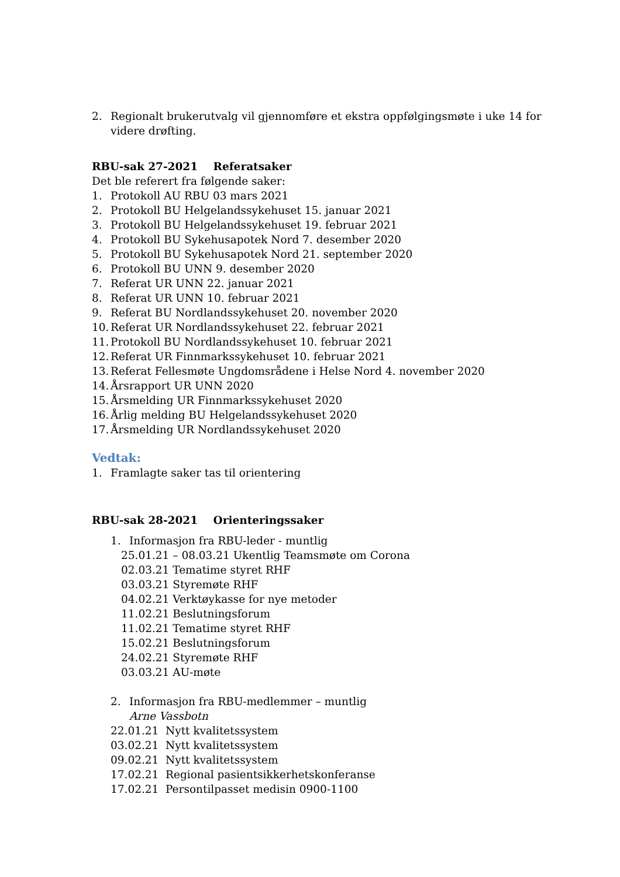2. Regionalt brukerutvalg vil gjennomføre et ekstra oppfølgingsmøte i uke 14 for videre drøfting.
RBU-sak 27-2021 Referatsaker
Det ble referert fra følgende saker:
1. Protokoll AU RBU 03 mars 2021
2. Protokoll BU Helgelandssykehuset 15. januar 2021
3. Protokoll BU Helgelandssykehuset 19. februar 2021
4. Protokoll BU Sykehusapotek Nord 7. desember 2020
5. Protokoll BU Sykehusapotek Nord 21. september 2020
6. Protokoll BU UNN 9. desember 2020
7. Referat UR UNN 22. januar 2021
8. Referat UR UNN 10. februar 2021
9. Referat BU Nordlandssykehuset 20. november 2020
10. Referat UR Nordlandssykehuset 22. februar 2021
11. Protokoll BU Nordlandssykehuset 10. februar 2021
12. Referat UR Finnmarkssykehuset 10. februar 2021
13. Referat Fellesmøte Ungdomsrådene i Helse Nord 4. november 2020
14. Årsrapport UR UNN 2020
15. Årsmelding UR Finnmarkssykehuset 2020
16. Årlig melding BU Helgelandssykehuset 2020
17. Årsmelding UR Nordlandssykehuset 2020
Vedtak:
1. Framlagte saker tas til orientering
RBU-sak 28-2021 Orienteringssaker
1. Informasjon fra RBU-leder - muntlig
25.01.21 – 08.03.21 Ukentlig Teamsmøte om Corona
02.03.21 Tematime styret RHF
03.03.21 Styremøte RHF
04.02.21 Verktøykasse for nye metoder
11.02.21 Beslutningsforum
11.02.21 Tematime styret RHF
15.02.21 Beslutningsforum
24.02.21 Styremøte RHF
03.03.21 AU-møte
2. Informasjon fra RBU-medlemmer – muntlig
Arne Vassbotn
22.01.21 Nytt kvalitetssystem
03.02.21 Nytt kvalitetssystem
09.02.21 Nytt kvalitetssystem
17.02.21 Regional pasientsikkerhetskonferanse
17.02.21 Persontilpasset medisin 0900-1100